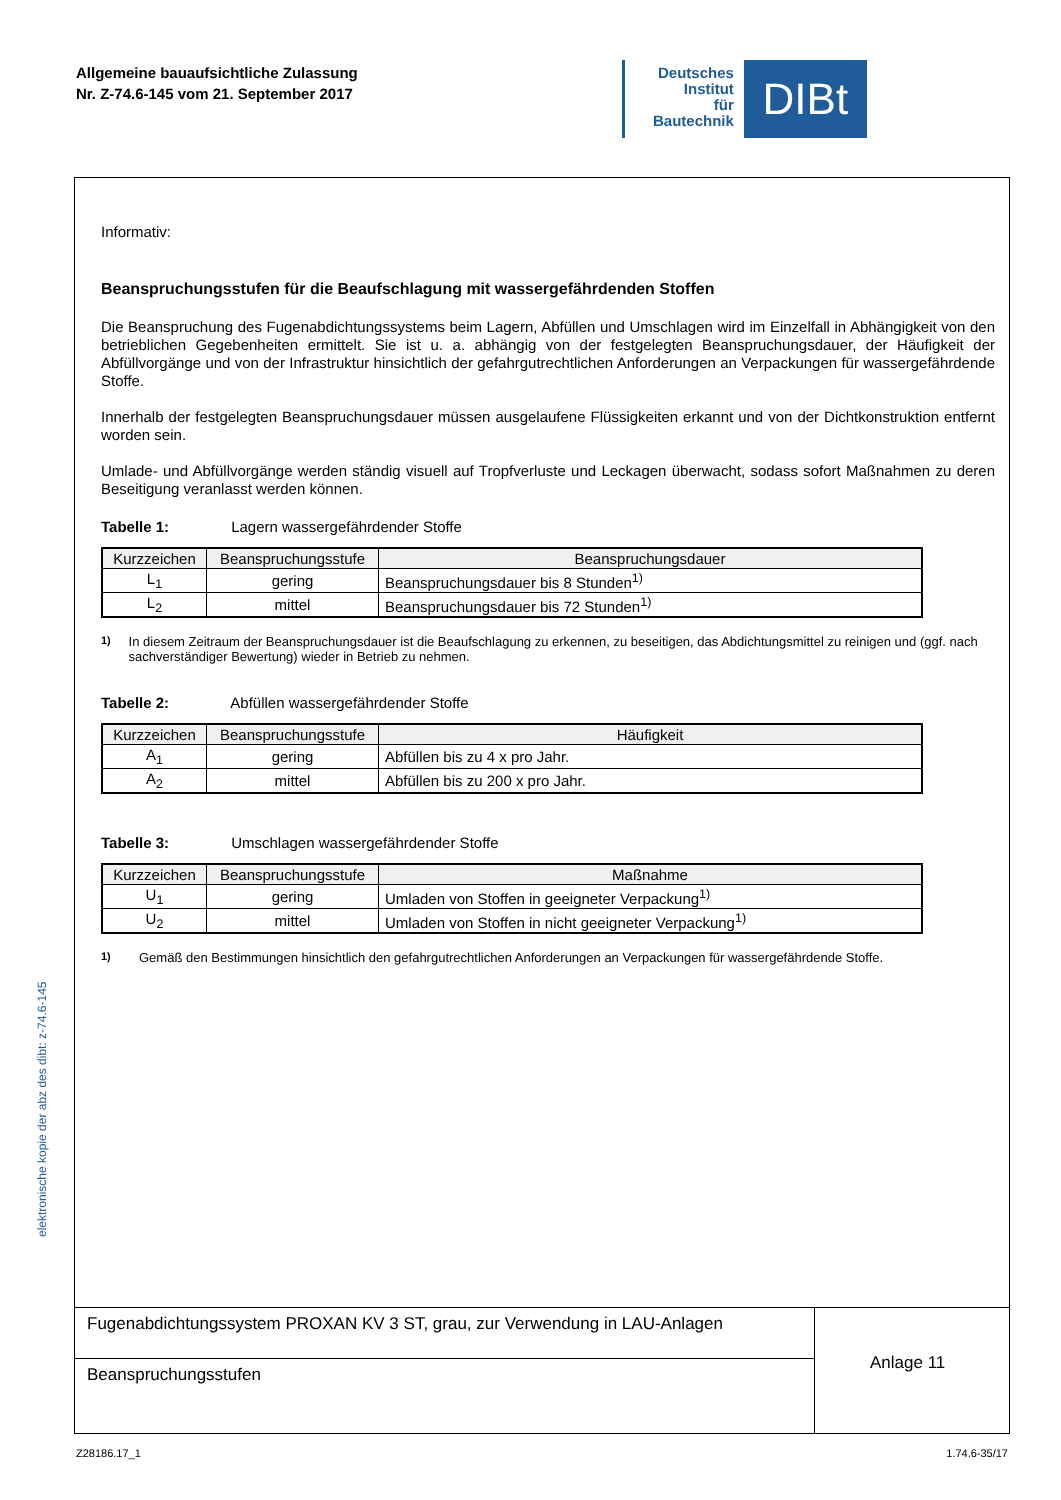Allgemeine bauaufsichtliche Zulassung
Nr. Z-74.6-145 vom 21. September 2017
Deutsches
Institut
für
Bautechnik
DIBt
elektronische kopie der abz des dibt: z-74.6-145
Informativ:
Beanspruchungsstufen für die Beaufschlagung mit wassergefährdenden Stoffen
Die Beanspruchung des Fugenabdichtungssystems beim Lagern, Abfüllen und Umschlagen wird im Einzelfall in Abhängigkeit von den betrieblichen Gegebenheiten ermittelt. Sie ist u. a. abhängig von der festgelegten Beanspruchungsdauer, der Häufigkeit der Abfüllvorgänge und von der Infrastruktur hinsichtlich der gefahrgutrechtlichen Anforderungen an Verpackungen für wassergefährdende Stoffe.
Innerhalb der festgelegten Beanspruchungsdauer müssen ausgelaufene Flüssigkeiten erkannt und von der Dichtkonstruktion entfernt worden sein.
Umlade- und Abfüllvorgänge werden ständig visuell auf Tropfverluste und Leckagen überwacht, sodass sofort Maßnahmen zu deren Beseitigung veranlasst werden können.
Tabelle 1: Lagern wassergefährdender Stoffe
| Kurzzeichen | Beanspruchungsstufe | Beanspruchungsdauer |
| --- | --- | --- |
| L<sub>1</sub> | gering | Beanspruchungsdauer bis 8 Stunden<sup>1)</sup> |
| L<sub>2</sub> | mittel | Beanspruchungsdauer bis 72 Stunden<sup>1)</sup> |
<sup>1)</sup> In diesem Zeitraum der Beanspruchungsdauer ist die Beaufschlagung zu erkennen, zu beseitigen, das Abdichtungsmittel zu reinigen und (ggf. nach sachverständiger Bewertung) wieder in Betrieb zu nehmen.
Tabelle 2: Abfüllen wassergefährdender Stoffe
| Kurzzeichen | Beanspruchungsstufe | Häufigkeit |
| --- | --- | --- |
| A<sub>1</sub> | gering | Abfüllen bis zu 4 x pro Jahr. |
| A<sub>2</sub> | mittel | Abfüllen bis zu 200 x pro Jahr. |
Tabelle 3: Umschlagen wassergefährdender Stoffe
| Kurzzeichen | Beanspruchungsstufe | Maßnahme |
| --- | --- | --- |
| U<sub>1</sub> | gering | Umladen von Stoffen in geeigneter Verpackung<sup>1)</sup> |
| U<sub>2</sub> | mittel | Umladen von Stoffen in nicht geeigneter Verpackung<sup>1)</sup> |
<sup>1)</sup> Gemäß den Bestimmungen hinsichtlich den gefahrgutrechtlichen Anforderungen an Verpackungen für wassergefährdende Stoffe.
Fugenabdichtungssystem PROXAN KV 3 ST, grau, zur Verwendung in LAU-Anlagen
Beanspruchungsstufen
Anlage 11
Z28186.17_1 1.74.6-35/17